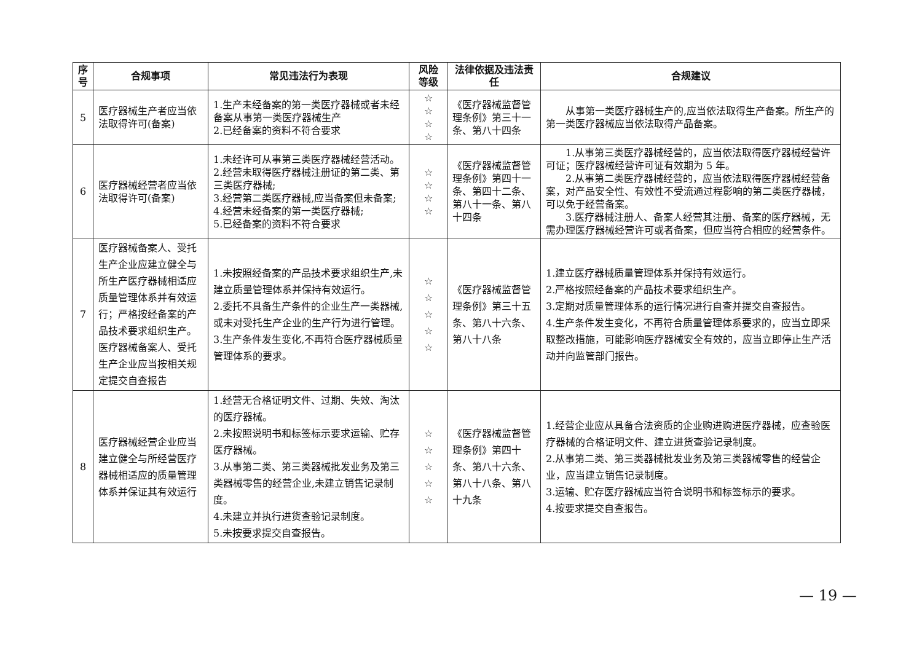| 序号 | 合规事项 | 常见违法行为表现 | 风险等级 | 法律依据及违法责任 | 合规建议 |
| --- | --- | --- | --- | --- | --- |
| 5 | 医疗器械生产者应当依法取得许可(备案) | 1.生产未经备案的第一类医疗器械或者未经备案从事第一类医疗器械生产 2.已经备案的资料不符合要求 | ☆ ☆ ☆ ☆ | 《医疗器械监督管理条例》第三十一条、第八十四条 | 从事第一类医疗器械生产的,应当依法取得生产备案。所生产的第一类医疗器械应当依法取得产品备案。 |
| 6 | 医疗器械经营者应当依法取得许可(备案) | 1.未经许可从事第三类医疗器械经营活动。 2.经营未取得医疗器械注册证的第二类、第三类医疗器械; 3.经营第二类医疗器械,应当备案但未备案; 4.经营未经备案的第一类医疗器械; 5.已经备案的资料不符合要求 | ☆ ☆ ☆ ☆ | 《医疗器械监督管理条例》第四十一条、第四十二条、第八十一条、第八十四条 | 1.从事第三类医疗器械经营的，应当依法取得医疗器械经营许可证；医疗器械经营许可证有效期为 5 年。 2.从事第二类医疗器械经营的，应当依法取得医疗器械经营备案，对产品安全性、有效性不受流通过程影响的第二类医疗器械，可以免于经营备案。 3.医疗器械注册人、备案人经营其注册、备案的医疗器械，无需办理医疗器械经营许可或者备案，但应当符合相应的经营条件。 |
| 7 | 医疗器械备案人、受托生产企业应建立健全与所生产医疗器械相适应质量管理体系并有效运行；严格按经备案的产品技术要求组织生产。医疗器械备案人、受托生产企业应当按相关规定提交自查报告 | 1.未按照经备案的产品技术要求组织生产,未建立质量管理体系并保持有效运行。 2.委托不具备生产条件的企业生产一类器械,或未对受托生产企业的生产行为进行管理。 3.生产条件发生变化,不再符合医疗器械质量管理体系的要求。 | ☆ ☆ ☆ ☆ ☆ | 《医疗器械监督管理条例》第三十五条、第八十六条、第八十八条 | 1.建立医疗器械质量管理体系并保持有效运行。 2.严格按照经备案的产品技术要求组织生产。 3.定期对质量管理体系的运行情况进行自查并提交自查报告。 4.生产条件发生变化，不再符合质量管理体系要求的，应当立即采取整改措施，可能影响医疗器械安全有效的，应当立即停止生产活动并向监管部门报告。 |
| 8 | 医疗器械经营企业应当建立健全与所经营医疗器械相适应的质量管理体系并保证其有效运行 | 1.经营无合格证明文件、过期、失效、淘汰的医疗器械。 2.未按照说明书和标签标示要求运输、贮存医疗器械。 3.从事第二类、第三类器械批发业务及第三类器械零售的经营企业,未建立销售记录制度。 4.未建立并执行进货查验记录制度。 5.未按要求提交自查报告。 | ☆ ☆ ☆ ☆ ☆ | 《医疗器械监督管理条例》第四十条、第八十六条、第八十八条、第八十九条 | 1.经营企业应从具备合法资质的企业购进购进医疗器械，应查验医疗器械的合格证明文件、建立进货查验记录制度。 2.从事第二类、第三类器械批发业务及第三类器械零售的经营企业，应当建立销售记录制度。 3.运输、贮存医疗器械应当符合说明书和标签标示的要求。 4.按要求提交自查报告。 |
— 19 —